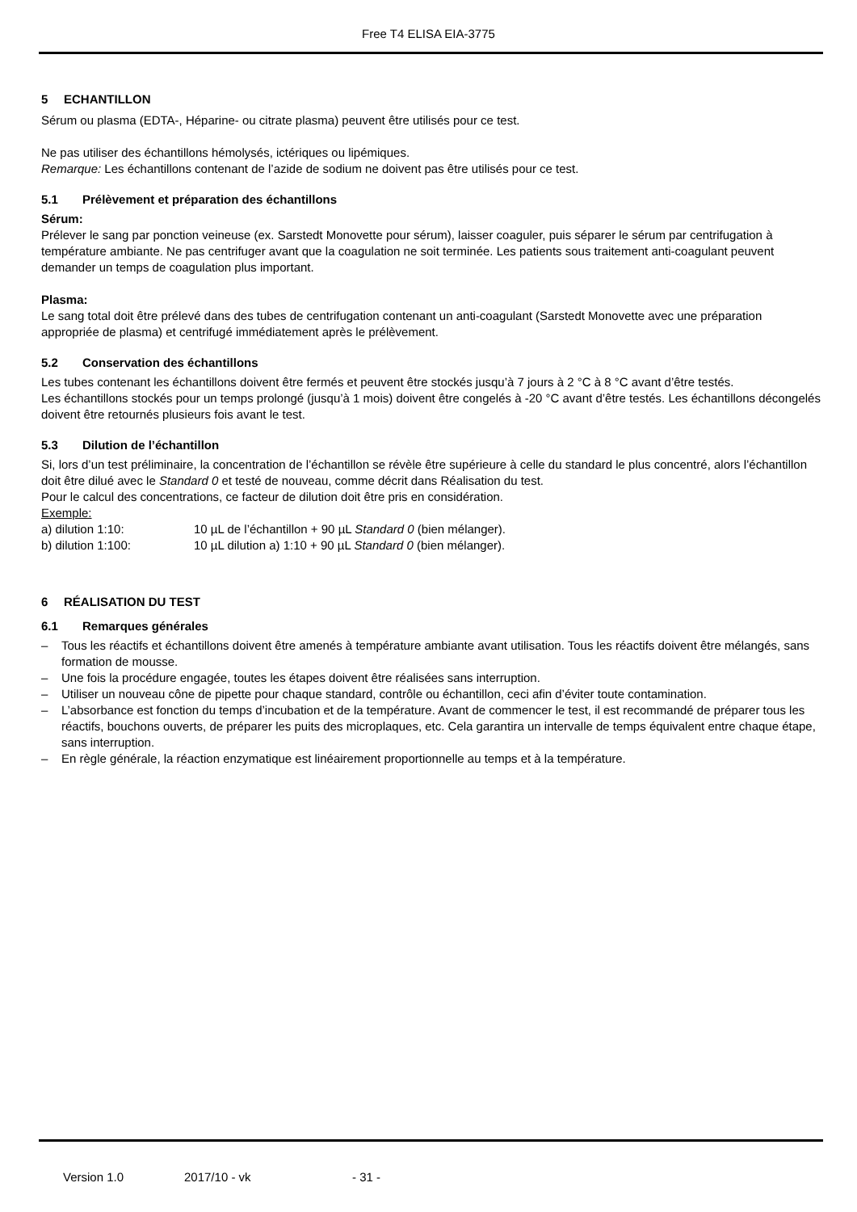Free T4 ELISA EIA-3775
5 ECHANTILLON
Sérum ou plasma (EDTA-, Héparine- ou citrate plasma) peuvent être utilisés pour ce test.
Ne pas utiliser des échantillons hémolysés, ictériques ou lipémiques.
Remarque: Les échantillons contenant de l’azide de sodium ne doivent pas être utilisés pour ce test.
5.1 Prélèvement et préparation des échantillons
Sérum:
Prélever le sang par ponction veineuse (ex. Sarstedt Monovette pour sérum), laisser coaguler, puis séparer le sérum par centrifugation à température ambiante. Ne pas centrifuger avant que la coagulation ne soit terminée. Les patients sous traitement anti-coagulant peuvent demander un temps de coagulation plus important.
Plasma:
Le sang total doit être prélevé dans des tubes de centrifugation contenant un anti-coagulant (Sarstedt Monovette avec une préparation appropriée de plasma) et centrifugé immédiatement après le prélèvement.
5.2 Conservation des échantillons
Les tubes contenant les échantillons doivent être fermés et peuvent être stockés jusqu’à 7 jours à 2 °C à 8 °C avant d’être testés.
Les échantillons stockés pour un temps prolongé (jusqu’à 1 mois) doivent être congelés à -20 °C avant d’être testés. Les échantillons décongelés doivent être retournés plusieurs fois avant le test.
5.3 Dilution de l’échantillon
Si, lors d’un test préliminaire, la concentration de l’échantillon se révèle être supérieure à celle du standard le plus concentré, alors l’échantillon doit être dilué avec le Standard 0 et testé de nouveau, comme décrit dans Réalisation du test.
Pour le calcul des concentrations, ce facteur de dilution doit être pris en considération.
Exemple:
| a) dilution 1:10: | 10 µL de l’échantillon + 90 µL Standard 0 (bien mélanger). |
| b) dilution 1:100: | 10 µL dilution a) 1:10 + 90 µL Standard 0 (bien mélanger). |
6 RÉALISATION DU TEST
6.1 Remarques générales
– Tous les réactifs et échantillons doivent être amenés à température ambiante avant utilisation. Tous les réactifs doivent être mélangés, sans formation de mousse.
– Une fois la procédure engagée, toutes les étapes doivent être réalisées sans interruption.
– Utiliser un nouveau cône de pipette pour chaque standard, contrôle ou échantillon, ceci afin d’éviter toute contamination.
– L’absorbance est fonction du temps d’incubation et de la température. Avant de commencer le test, il est recommandé de préparer tous les réactifs, bouchons ouverts, de préparer les puits des microplaques, etc. Cela garantira un intervalle de temps équivalent entre chaque étape, sans interruption.
– En règle générale, la réaction enzymatique est linéairement proportionnelle au temps et à la température.
Version 1.0 2017/10 - vk - 31 -